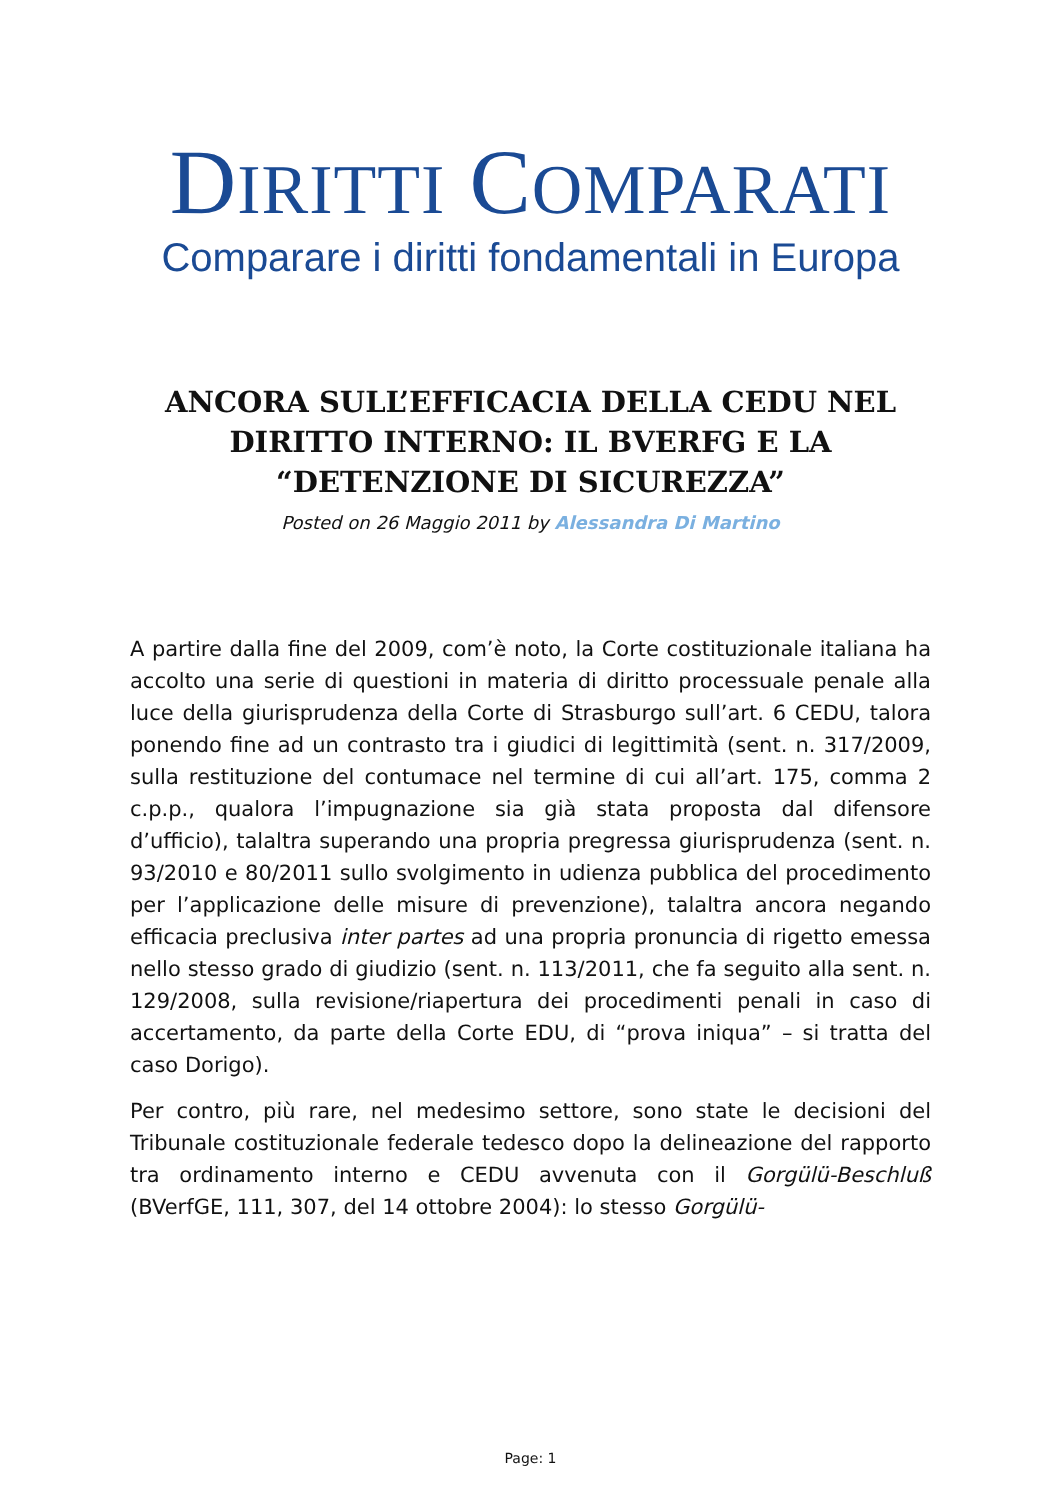DIRITTI COMPARATI
Comparare i diritti fondamentali in Europa
ANCORA SULL’EFFICACIA DELLA CEDU NEL DIRITTO INTERNO: IL BVERFG E LA “DETENZIONE DI SICUREZZA”
Posted on 26 Maggio 2011 by Alessandra Di Martino
A partire dalla fine del 2009, com’è noto, la Corte costituzionale italiana ha accolto una serie di questioni in materia di diritto processuale penale alla luce della giurisprudenza della Corte di Strasburgo sull’art. 6 CEDU, talora ponendo fine ad un contrasto tra i giudici di legittimità (sent. n. 317/2009, sulla restituzione del contumace nel termine di cui all’art. 175, comma 2 c.p.p., qualora l’impugnazione sia già stata proposta dal difensore d’ufficio), talaltra superando una propria pregressa giurisprudenza (sent. n. 93/2010 e 80/2011 sullo svolgimento in udienza pubblica del procedimento per l’applicazione delle misure di prevenzione), talaltra ancora negando efficacia preclusiva inter partes ad una propria pronuncia di rigetto emessa nello stesso grado di giudizio (sent. n. 113/2011, che fa seguito alla sent. n. 129/2008, sulla revisione/riapertura dei procedimenti penali in caso di accertamento, da parte della Corte EDU, di “prova iniqua” – si tratta del caso Dorigo).
Per contro, più rare, nel medesimo settore, sono state le decisioni del Tribunale costituzionale federale tedesco dopo la delineazione del rapporto tra ordinamento interno e CEDU avvenuta con il Gorgülü-Beschluß (BVerfGE, 111, 307, del 14 ottobre 2004): lo stesso Gorgülü-
Page: 1